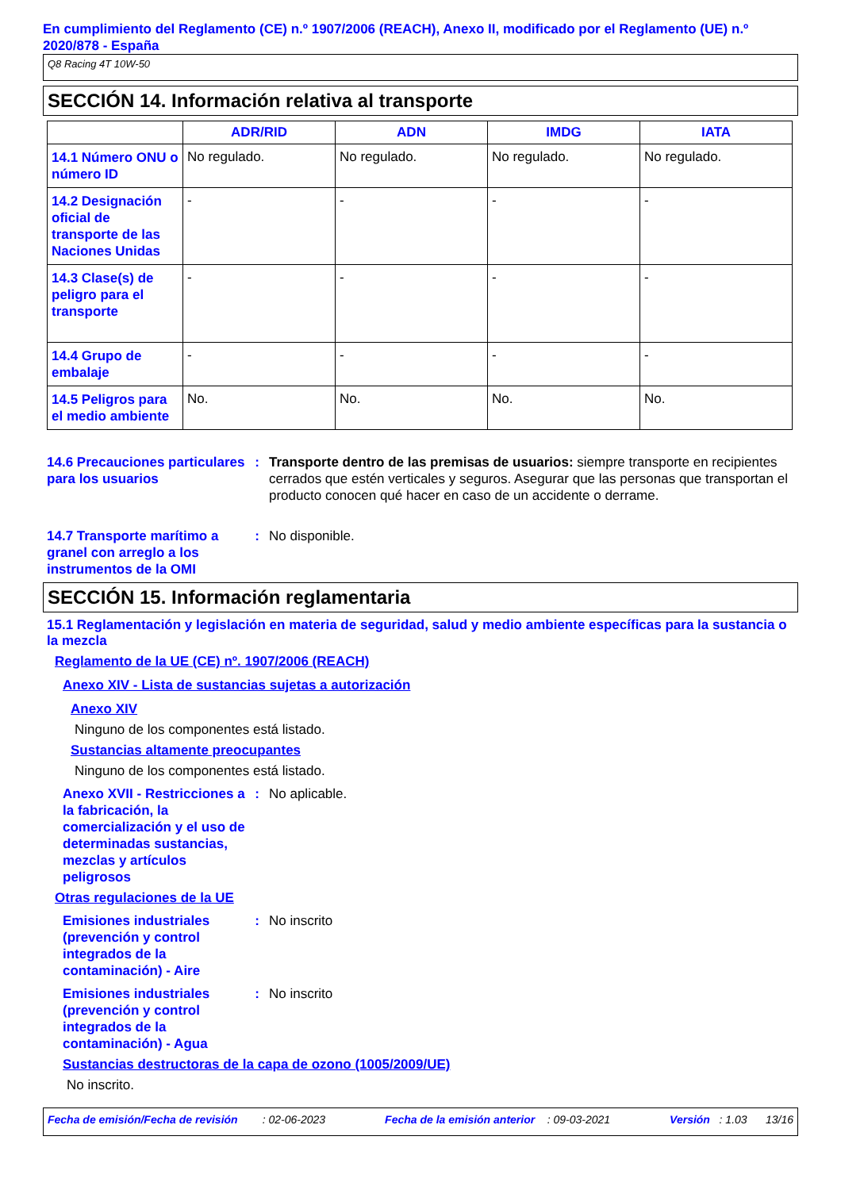En cumplimiento del Reglamento (CE) n.º 1907/2006 (REACH), Anexo II, modificado por el Reglamento (UE) n.º 2020/878 - España
Q8 Racing 4T 10W-50
SECCIÓN 14. Información relativa al transporte
| | ADR/RID | ADN | IMDG | IATA |
| --- | --- | --- | --- | --- |
| 14.1 Número ONU o número ID | No regulado. | No regulado. | No regulado. | No regulado. |
| 14.2 Designación oficial de transporte de las Naciones Unidas | - | - | - | - |
| 14.3 Clase(s) de peligro para el transporte | - | - | - | - |
| 14.4 Grupo de embalaje | - | - | - | - |
| 14.5 Peligros para el medio ambiente | No. | No. | No. | No. |
14.6 Precauciones particulares para los usuarios
: Transporte dentro de las premisas de usuarios: siempre transporte en recipientes cerrados que estén verticales y seguros. Asegurar que las personas que transportan el producto conocen qué hacer en caso de un accidente o derrame.
14.7 Transporte marítimo a granel con arreglo a los instrumentos de la OMI
: No disponible.
SECCIÓN 15. Información reglamentaria
15.1 Reglamentación y legislación en materia de seguridad, salud y medio ambiente específicas para la sustancia o la mezcla
Reglamento de la UE (CE) nº. 1907/2006 (REACH)
Anexo XIV - Lista de sustancias sujetas a autorización
Anexo XIV
Ninguno de los componentes está listado.
Sustancias altamente preocupantes
Ninguno de los componentes está listado.
Anexo XVII - Restricciones a la fabricación, la comercialización y el uso de determinadas sustancias, mezclas y artículos peligrosos
: No aplicable.
Otras regulaciones de la UE
Emisiones industriales (prevención y control integrados de la contaminación) - Aire
: No inscrito
Emisiones industriales (prevención y control integrados de la contaminación) - Agua
: No inscrito
Sustancias destructoras de la capa de ozono (1005/2009/UE)
No inscrito.
Fecha de emisión/Fecha de revisión : 02-06-2023 Fecha de la emisión anterior : 09-03-2021 Versión : 1.03 13/16